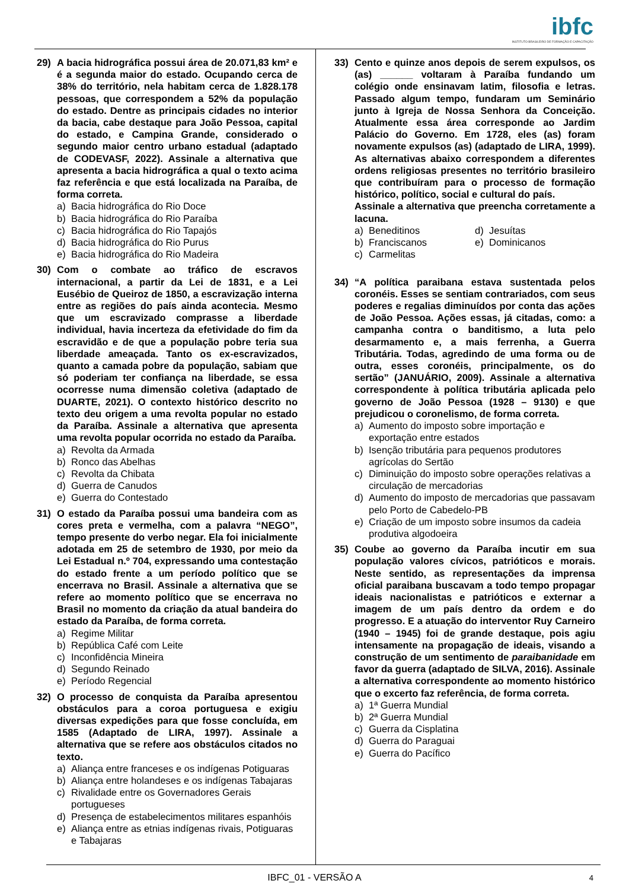ibfc
INSTITUTO BRASILEIRO DE FORMAÇÃO E CAPACITAÇÃO
29) A bacia hidrográfica possui área de 20.071,83 km² e é a segunda maior do estado. Ocupando cerca de 38% do território, nela habitam cerca de 1.828.178 pessoas, que correspondem a 52% da população do estado. Dentre as principais cidades no interior da bacia, cabe destaque para João Pessoa, capital do estado, e Campina Grande, considerado o segundo maior centro urbano estadual (adaptado de CODEVASF, 2022). Assinale a alternativa que apresenta a bacia hidrográfica a qual o texto acima faz referência e que está localizada na Paraíba, de forma correta.
a) Bacia hidrográfica do Rio Doce
b) Bacia hidrográfica do Rio Paraíba
c) Bacia hidrográfica do Rio Tapajós
d) Bacia hidrográfica do Rio Purus
e) Bacia hidrográfica do Rio Madeira
30) Com o combate ao tráfico de escravos internacional, a partir da Lei de 1831, e a Lei Eusébio de Queiroz de 1850, a escravização interna entre as regiões do país ainda acontecia. Mesmo que um escravizado comprasse a liberdade individual, havia incerteza da efetividade do fim da escravidão e de que a população pobre teria sua liberdade ameaçada. Tanto os ex-escravizados, quanto a camada pobre da população, sabiam que só poderiam ter confiança na liberdade, se essa ocorresse numa dimensão coletiva (adaptado de DUARTE, 2021). O contexto histórico descrito no texto deu origem a uma revolta popular no estado da Paraíba. Assinale a alternativa que apresenta uma revolta popular ocorrida no estado da Paraíba.
a) Revolta da Armada
b) Ronco das Abelhas
c) Revolta da Chibata
d) Guerra de Canudos
e) Guerra do Contestado
31) O estado da Paraíba possui uma bandeira com as cores preta e vermelha, com a palavra “NEGO”, tempo presente do verbo negar. Ela foi inicialmente adotada em 25 de setembro de 1930, por meio da Lei Estadual n.º 704, expressando uma contestação do estado frente a um período político que se encerrava no Brasil. Assinale a alternativa que se refere ao momento político que se encerrava no Brasil no momento da criação da atual bandeira do estado da Paraíba, de forma correta.
a) Regime Militar
b) República Café com Leite
c) Inconfidência Mineira
d) Segundo Reinado
e) Período Regencial
32) O processo de conquista da Paraíba apresentou obstáculos para a coroa portuguesa e exigiu diversas expedições para que fosse concluída, em 1585 (Adaptado de LIRA, 1997). Assinale a alternativa que se refere aos obstáculos citados no texto.
a) Aliança entre franceses e os indígenas Potiguaras
b) Aliança entre holandeses e os indígenas Tabajaras
c) Rivalidade entre os Governadores Gerais portugueses
d) Presença de estabelecimentos militares espanhóis
e) Aliança entre as etnias indígenas rivais, Potiguaras e Tabajaras
33) Cento e quinze anos depois de serem expulsos, os (as) ______ voltaram à Paraíba fundando um colégio onde ensinavam latim, filosofia e letras. Passado algum tempo, fundaram um Seminário junto à Igreja de Nossa Senhora da Conceição. Atualmente essa área corresponde ao Jardim Palácio do Governo. Em 1728, eles (as) foram novamente expulsos (as) (adaptado de LIRA, 1999). As alternativas abaixo correspondem a diferentes ordens religiosas presentes no território brasileiro que contribuíram para o processo de formação histórico, político, social e cultural do país.
Assinale a alternativa que preencha corretamente a lacuna.
a) Beneditinos
d) Jesuítas
b) Franciscanos
e) Dominicanos
c) Carmelitas
34) “A política paraibana estava sustentada pelos coronéis. Esses se sentiam contrariados, com seus poderes e regalias diminuídos por conta das ações de João Pessoa. Ações essas, já citadas, como: a campanha contra o banditismo, a luta pelo desarmamento e, a mais ferrenha, a Guerra Tributária. Todas, agredindo de uma forma ou de outra, esses coronéis, principalmente, os do sertão” (JANUÁRIO, 2009). Assinale a alternativa correspondente à política tributária aplicada pelo governo de João Pessoa (1928 – 9130) e que prejudicou o coronelismo, de forma correta.
a) Aumento do imposto sobre importação e exportação entre estados
b) Isenção tributária para pequenos produtores agrícolas do Sertão
c) Diminuição do imposto sobre operações relativas a circulação de mercadorias
d) Aumento do imposto de mercadorias que passavam pelo Porto de Cabedelo-PB
e) Criação de um imposto sobre insumos da cadeia produtiva algodoeira
35) Coube ao governo da Paraíba incutir em sua população valores cívicos, patrióticos e morais. Neste sentido, as representações da imprensa oficial paraibana buscavam a todo tempo propagar ideais nacionalistas e patrióticos e externar a imagem de um país dentro da ordem e do progresso. E a atuação do interventor Ruy Carneiro (1940 – 1945) foi de grande destaque, pois agiu intensamente na propagação de ideais, visando a construção de um sentimento de paraibanidade em favor da guerra (adaptado de SILVA, 2016). Assinale a alternativa correspondente ao momento histórico que o excerto faz referência, de forma correta.
a) 1ª Guerra Mundial
b) 2ª Guerra Mundial
c) Guerra da Cisplatina
d) Guerra do Paraguai
e) Guerra do Pacífico
IBFC_01 - VERSÃO A 4